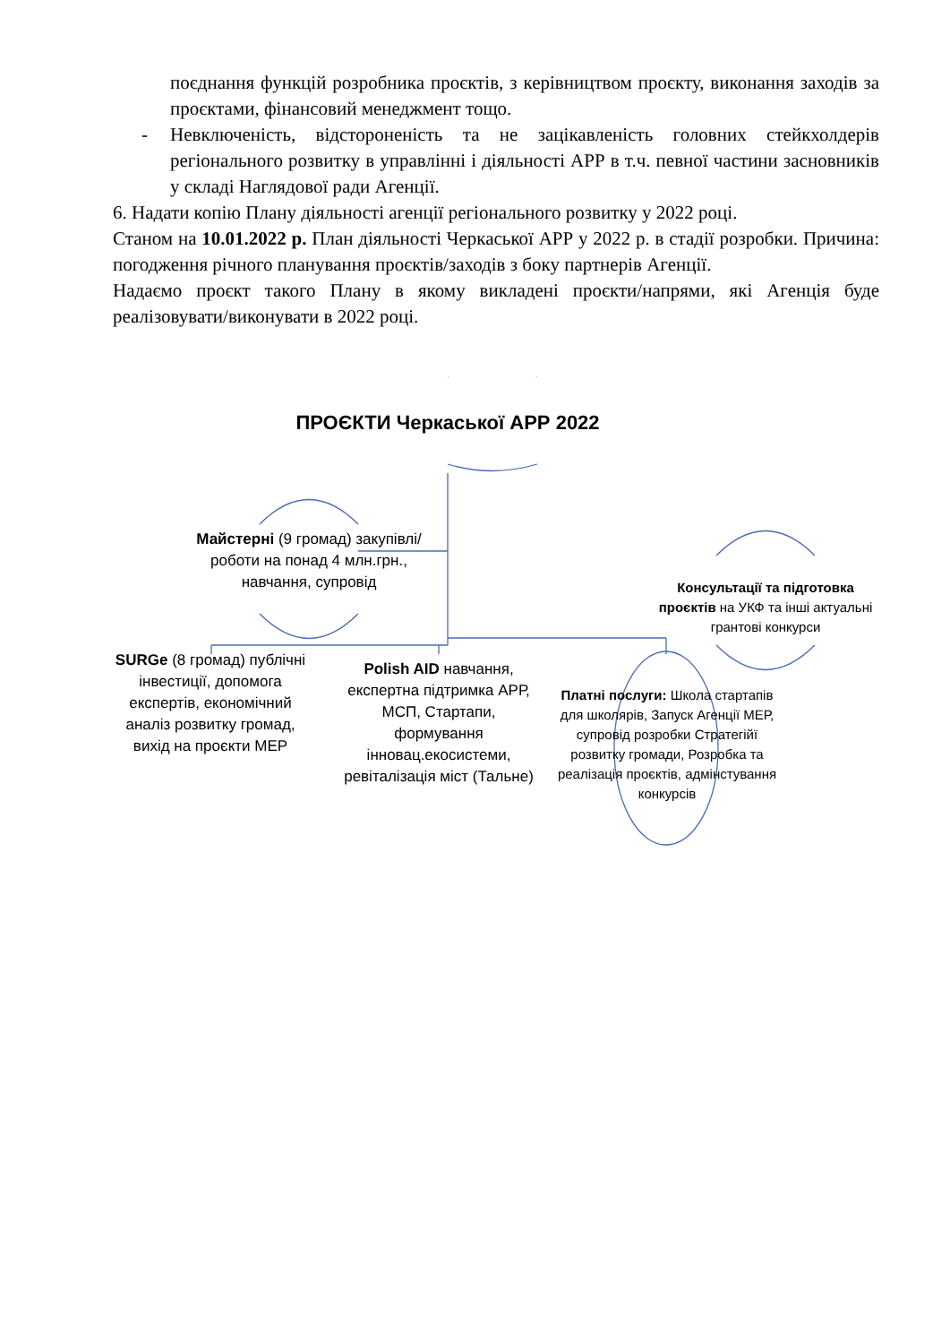поєднання функцій розробника проєктів, з керівництвом проєкту, виконання заходів за проєктами, фінансовий менеджмент тощо.
- Невключеність, відстороненість та не зацікавленість головних стейкхолдерів регіонального розвитку в управлінні і діяльності АРР в т.ч. певної частини засновників у складі Наглядової ради Агенції.
6. Надати копію Плану діяльності агенції регіонального розвитку у 2022 році.
Станом на 10.01.2022 р. План діяльності Черкаської АРР у 2022 р. в стадії розробки. Причина: погодження річного планування проєктів/заходів з боку партнерів Агенції.
Надаємо проєкт такого Плану в якому викладені проєкти/напрями, які Агенція буде реалізовувати/виконувати в 2022 році.
ПРОЄКТИ Черкаської АРР 2022
Майстерні (9 громад) закупівлі/роботи на понад 4 млн.грн., навчання, супровід
Консультації та підготовка проєктів на УКФ та інші актуальні грантові конкурси
SURGe (8 громад) публічні інвестиції, допомога експертів, економічний аналіз розвитку громад, вихід на проєкти МЕР
Polish AID навчання, експертна підтримка АРР, МСП, Стартапи, формування інновац.екосистеми, ревіталізація міст (Тальне)
Платні послуги: Школа стартапів для школярів, Запуск Агенції МЕР, супровід розробки Стратегійї розвитку громади, Розробка та реалізація проєктів, адмінстування конкурсів